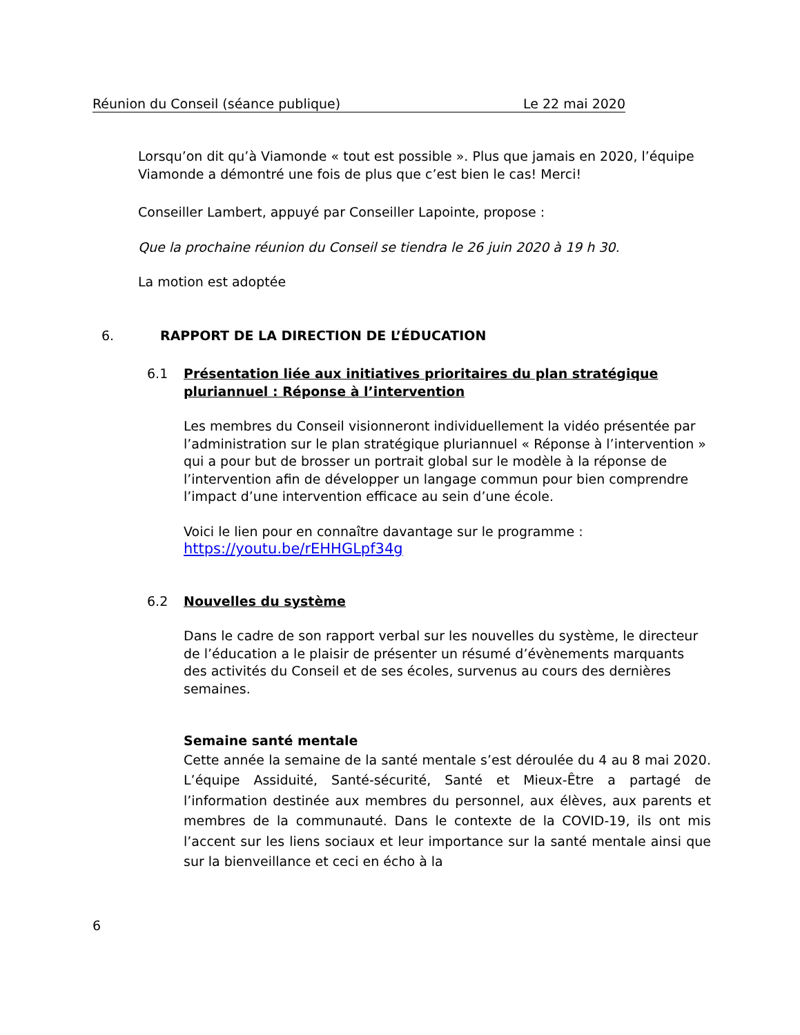Réunion du Conseil (séance publique) Le 22 mai 2020
Lorsqu’on dit qu’à Viamonde « tout est possible ». Plus que jamais en 2020, l’équipe Viamonde a démontré une fois de plus que c’est bien le cas! Merci!
Conseiller Lambert, appuyé par Conseiller Lapointe, propose :
Que la prochaine réunion du Conseil se tiendra le 26 juin 2020 à 19 h 30.
La motion est adoptée
6. RAPPORT DE LA DIRECTION DE L’ÉDUCATION
6.1 Présentation liée aux initiatives prioritaires du plan stratégique pluriannuel : Réponse à l’intervention
Les membres du Conseil visionneront individuellement la vidéo présentée par l’administration sur le plan stratégique pluriannuel « Réponse à l’intervention » qui a pour but de brosser un portrait global sur le modèle à la réponse de l’intervention afin de développer un langage commun pour bien comprendre l’impact d’une intervention efficace au sein d’une école.
Voici le lien pour en connaître davantage sur le programme :
https://youtu.be/rEHHGLpf34g
6.2 Nouvelles du système
Dans le cadre de son rapport verbal sur les nouvelles du système, le directeur de l’éducation a le plaisir de présenter un résumé d’évènements marquants des activités du Conseil et de ses écoles, survenus au cours des dernières semaines.
Semaine santé mentale
Cette année la semaine de la santé mentale s’est déroulée du 4 au 8 mai 2020. L’équipe Assiduité, Santé-sécurité, Santé et Mieux-Être a partagé de l’information destinée aux membres du personnel, aux élèves, aux parents et membres de la communauté. Dans le contexte de la COVID-19, ils ont mis l’accent sur les liens sociaux et leur importance sur la santé mentale ainsi que sur la bienveillance et ceci en écho à la
6